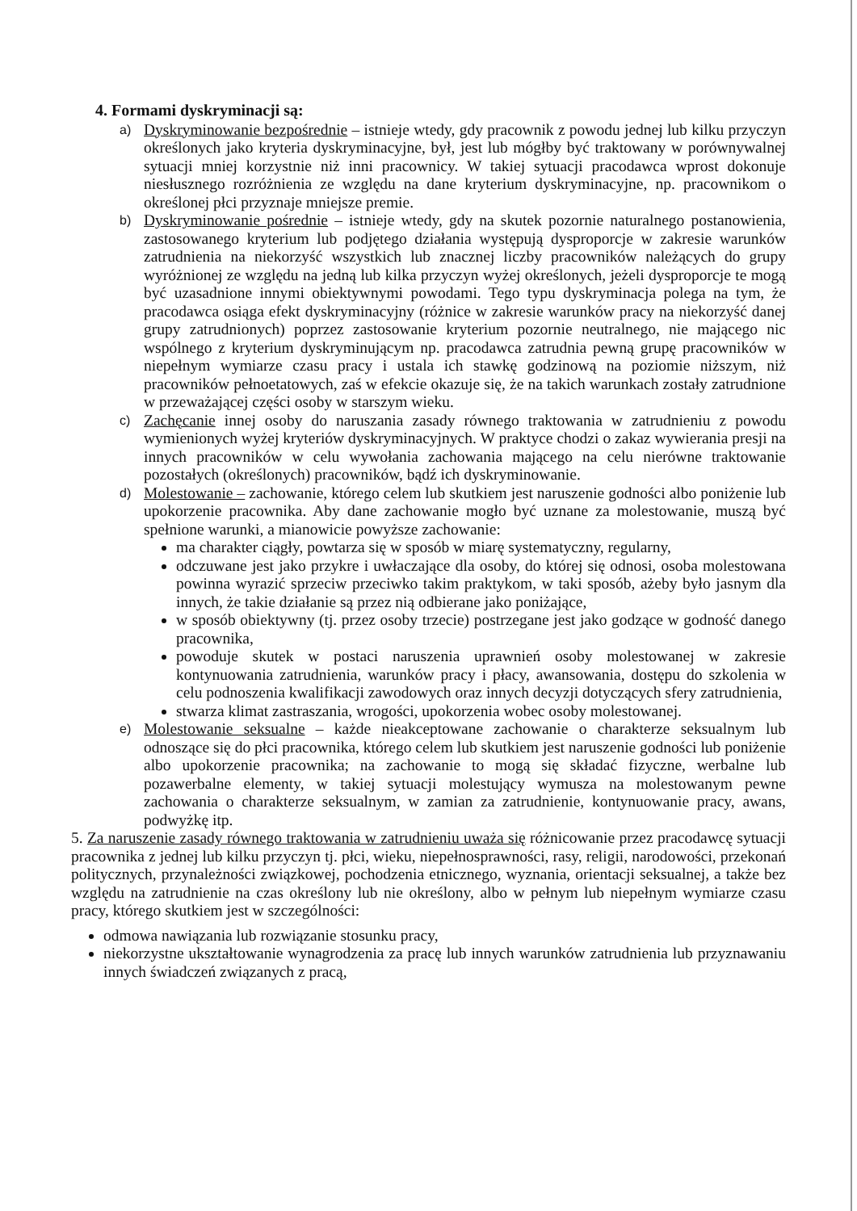4. Formami dyskryminacji są:
a)
Dyskryminowanie bezpośrednie – istnieje wtedy, gdy pracownik z powodu jednej lub kilku przyczyn określonych jako kryteria dyskryminacyjne, był, jest lub mógłby być traktowany w porównywalnej sytuacji mniej korzystnie niż inni pracownicy. W takiej sytuacji pracodawca wprost dokonuje niesłusznego rozróżnienia ze względu na dane kryterium dyskryminacyjne, np. pracownikom o określonej płci przyznaje mniejsze premie.
b)
Dyskryminowanie pośrednie – istnieje wtedy, gdy na skutek pozornie naturalnego postanowienia, zastosowanego kryterium lub podjętego działania występują dysproporcje w zakresie warunków zatrudnienia na niekorzyść wszystkich lub znacznej liczby pracowników należących do grupy wyróżnionej ze względu na jedną lub kilka przyczyn wyżej określonych, jeżeli dysproporcje te mogą być uzasadnione innymi obiektywnymi powodami. Tego typu dyskryminacja polega na tym, że pracodawca osiąga efekt dyskryminacyjny (różnice w zakresie warunków pracy na niekorzyść danej grupy zatrudnionych) poprzez zastosowanie kryterium pozornie neutralnego, nie mającego nic wspólnego z kryterium dyskryminującym np. pracodawca zatrudnia pewną grupę pracowników w niepełnym wymiarze czasu pracy i ustala ich stawkę godzinową na poziomie niższym, niż pracowników pełnoetatowych, zaś w efekcie okazuje się, że na takich warunkach zostały zatrudnione w przeważającej części osoby w starszym wieku.
c)
Zachęcanie innej osoby do naruszania zasady równego traktowania w zatrudnieniu z powodu wymienionych wyżej kryteriów dyskryminacyjnych. W praktyce chodzi o zakaz wywierania presji na innych pracowników w celu wywołania zachowania mającego na celu nierówne traktowanie pozostałych (określonych) pracowników, bądź ich dyskryminowanie.
d)
Molestowanie – zachowanie, którego celem lub skutkiem jest naruszenie godności albo poniżenie lub upokorzenie pracownika. Aby dane zachowanie mogło być uznane za molestowanie, muszą być spełnione warunki, a mianowicie powyższe zachowanie:
ma charakter ciągły, powtarza się w sposób w miarę systematyczny, regularny,
odczuwane jest jako przykre i uwłaczające dla osoby, do której się odnosi, osoba molestowana powinna wyrazić sprzeciw przeciwko takim praktykom, w taki sposób, ażeby było jasnym dla innych, że takie działanie są przez nią odbierane jako poniżające,
w sposób obiektywny (tj. przez osoby trzecie) postrzegane jest jako godzące w godność danego pracownika,
powoduje skutek w postaci naruszenia uprawnień osoby molestowanej w zakresie kontynuowania zatrudnienia, warunków pracy i płacy, awansowania, dostępu do szkolenia w celu podnoszenia kwalifikacji zawodowych oraz innych decyzji dotyczących sfery zatrudnienia,
stwarza klimat zastraszania, wrogości, upokorzenia wobec osoby molestowanej.
e)
Molestowanie seksualne – każde nieakceptowane zachowanie o charakterze seksualnym lub odnoszące się do płci pracownika, którego celem lub skutkiem jest naruszenie godności lub poniżenie albo upokorzenie pracownika; na zachowanie to mogą się składać fizyczne, werbalne lub pozawerbalne elementy, w takiej sytuacji molestujący wymusza na molestowanym pewne zachowania o charakterze seksualnym, w zamian za zatrudnienie, kontynuowanie pracy, awans, podwyżkę itp.
5. Za naruszenie zasady równego traktowania w zatrudnieniu uważa się różnicowanie przez pracodawcę sytuacji pracownika z jednej lub kilku przyczyn tj. płci, wieku, niepełnosprawności, rasy, religii, narodowości, przekonań politycznych, przynależności związkowej, pochodzenia etnicznego, wyznania, orientacji seksualnej, a także bez względu na zatrudnienie na czas określony lub nie określony, albo w pełnym lub niepełnym wymiarze czasu pracy, którego skutkiem jest w szczególności:
odmowa nawiązania lub rozwiązanie stosunku pracy,
niekorzystne ukształtowanie wynagrodzenia za pracę lub innych warunków zatrudnienia lub przyznawaniu innych świadczeń związanych z pracą,